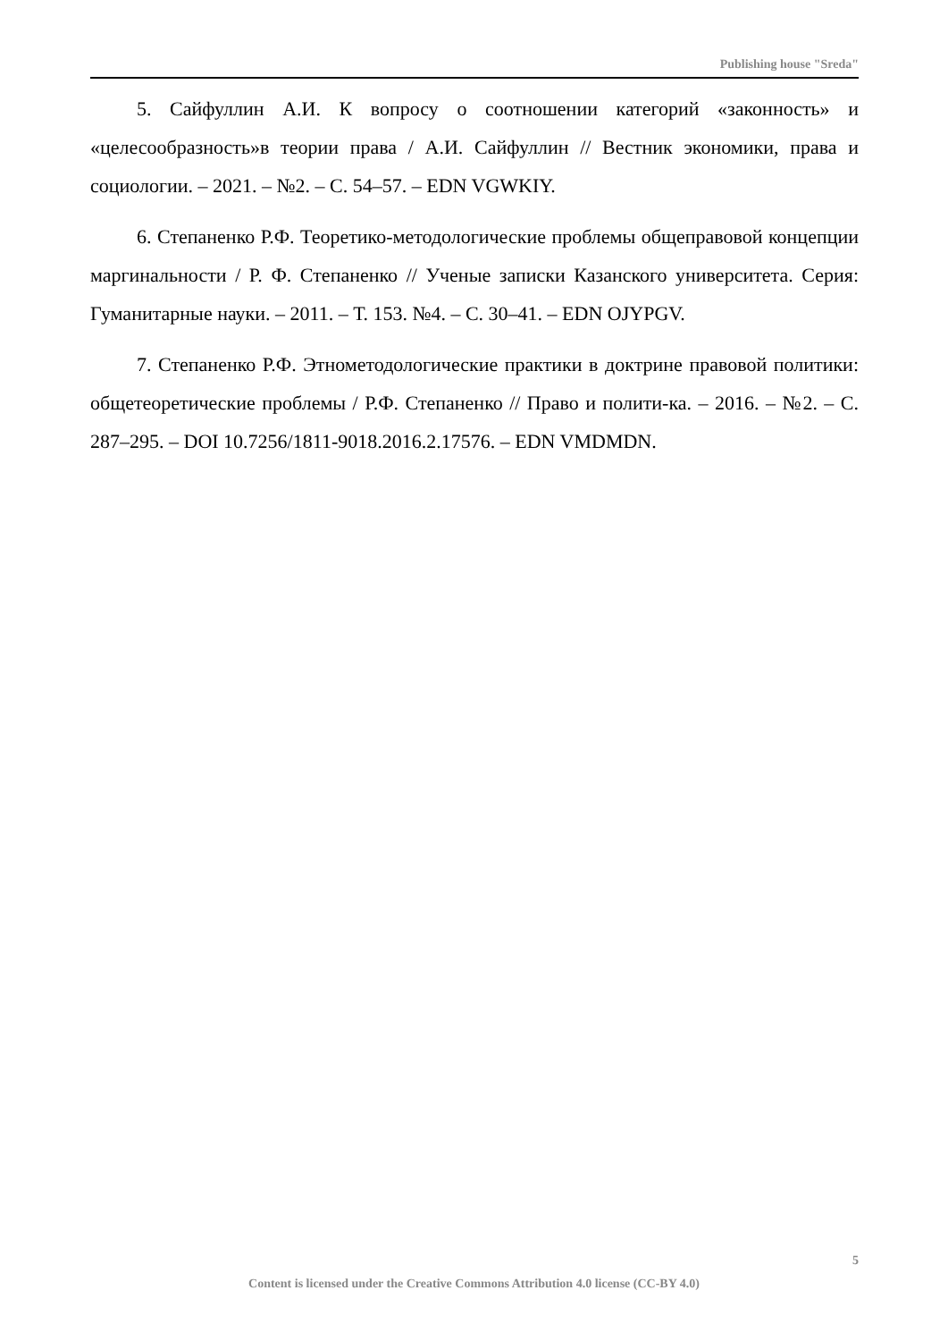Publishing house "Sreda"
5. Сайфуллин А.И. К вопросу о соотношении категорий «законность» и «целесообразность»в теории права / А.И. Сайфуллин // Вестник экономики, права и социологии. – 2021. – №2. – С. 54–57. – EDN VGWKIY.
6. Степаненко Р.Ф. Теоретико-методологические проблемы общеправовой концепции маргинальности / Р. Ф. Степаненко // Ученые записки Казанского университета. Серия: Гуманитарные науки. – 2011. – Т. 153. №4. – С. 30–41. – EDN OJYPGV.
7. Степаненко Р.Ф. Этнометодологические практики в доктрине правовой политики: общетеоретические проблемы / Р.Ф. Степаненко // Право и полити-ка. – 2016. – №2. – С. 287–295. – DOI 10.7256/1811-9018.2016.2.17576. – EDN VMDMDN.
5
Content is licensed under the Creative Commons Attribution 4.0 license (CC-BY 4.0)